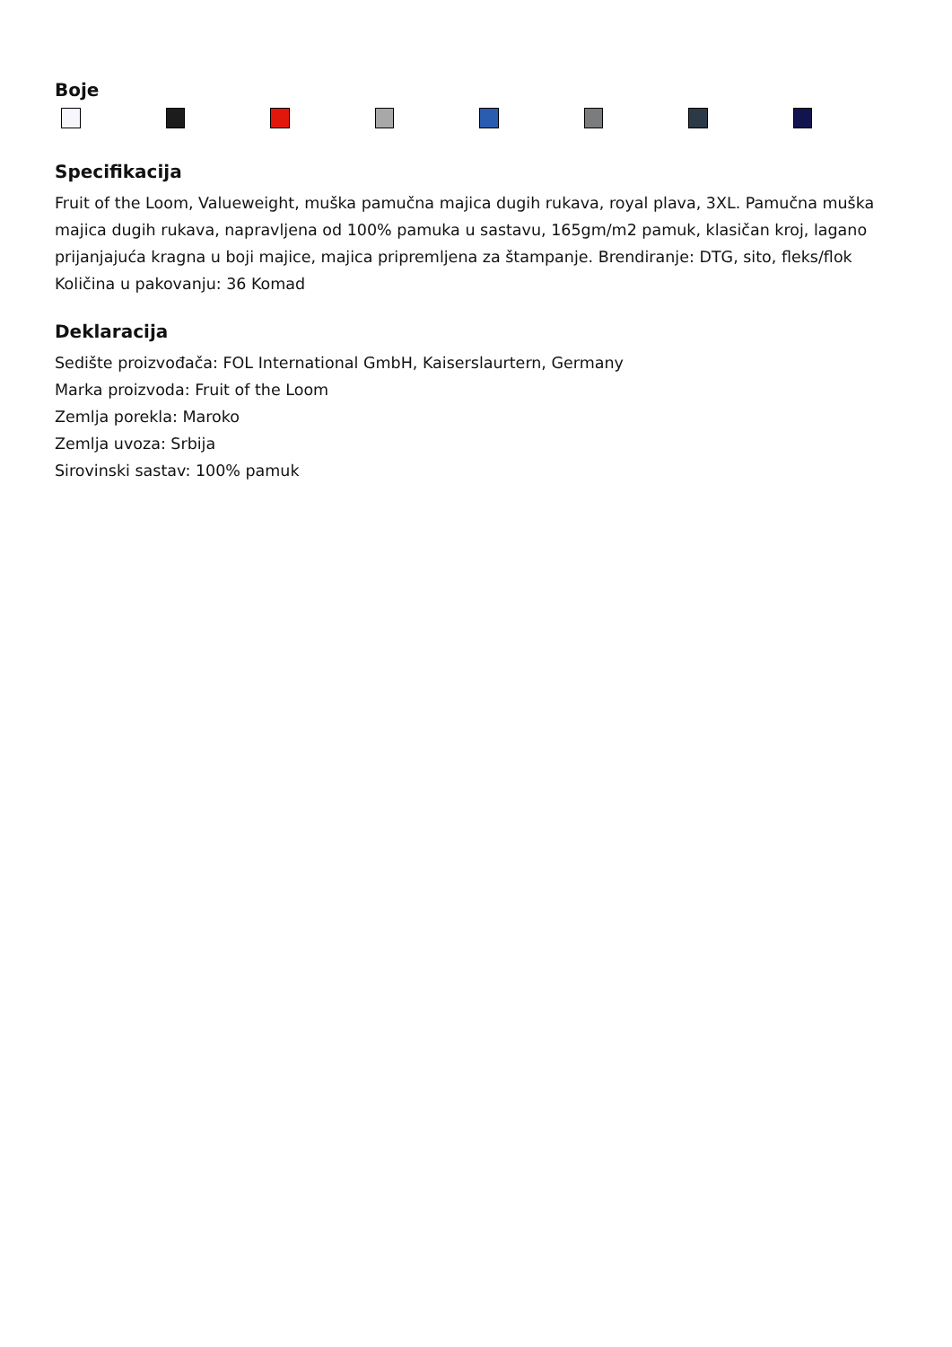Boje
Specifikacija
Fruit of the Loom, Valueweight, muška pamučna majica dugih rukava, royal plava, 3XL. Pamučna muška majica dugih rukava, napravljena od 100% pamuka u sastavu, 165gm/m2 pamuk, klasičan kroj, lagano prijanjajuća kragna u boji majice, majica pripremljena za štampanje. Brendiranje: DTG, sito, fleks/flok
Količina u pakovanju: 36 Komad
Deklaracija
Sedište proizvođača: FOL International GmbH, Kaiserslaurtern, Germany
Marka proizvoda: Fruit of the Loom
Zemlja porekla: Maroko
Zemlja uvoza: Srbija
Sirovinski sastav: 100% pamuk